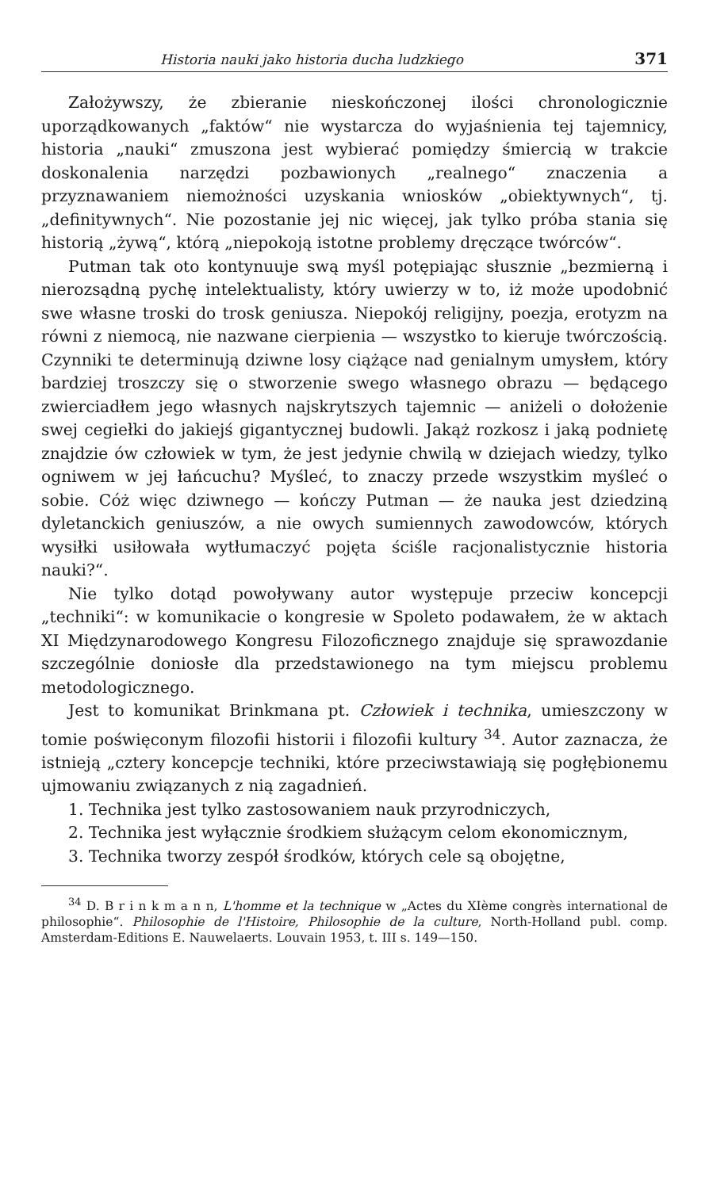Historia nauki jako historia ducha ludzkiego 371
Założywszy, że zbieranie nieskończonej ilości chronologicznie uporządkowanych „faktów“ nie wystarcza do wyjaśnienia tej tajemnicy, historia „nauki“ zmuszona jest wybierać pomiędzy śmiercią w trakcie doskonalenia narzędzi pozbawionych „realnego“ znaczenia a przyznawaniem niemożności uzyskania wniosków „obiektywnych“, tj. „definitywnych“. Nie pozostanie jej nic więcej, jak tylko próba stania się historią „żywą“, którą „niepokoją istotne problemy dręczące twórców“.
Putman tak oto kontynuuje swą myśl potępiając słusznie „bezmierną i nierozsądną pychę intelektualisty, który uwierzy w to, iż może upodobnić swe własne troski do trosk geniusza. Niepokój religijny, poezja, erotyzm na równi z niemocą, nie nazwane cierpienia — wszystko to kieruje twórczością. Czynniki te determinują dziwne losy ciążące nad genialnym umysłem, który bardziej troszczy się o stworzenie swego własnego obrazu — będącego zwierciadłem jego własnych najskrytszych tajemnic — aniżeli o dołożenie swej cegiełki do jakiejś gigantycznej budowli. Jakąż rozkosz i jaką podnietę znajdzie ów człowiek w tym, że jest jedynie chwilą w dziejach wiedzy, tylko ogniwem w jej łańcuchu? Myśleć, to znaczy przede wszystkim myśleć o sobie. Cóż więc dziwnego — kończy Putman — że nauka jest dziedziną dyletanckich geniuszów, a nie owych sumiennych zawodowców, których wysiłki usiłowała wytłumaczyć pojęta ściśle racjonalistycznie historia nauki?“.
Nie tylko dotąd powoływany autor występuje przeciw koncepcji „techniki“: w komunikacie o kongresie w Spoleto podawałem, że w aktach XI Międzynarodowego Kongresu Filozoficznego znajduje się sprawozdanie szczególnie doniosłe dla przedstawionego na tym miejscu problemu metodologicznego.
Jest to komunikat Brinkmana pt. Człowiek i technika, umieszczony w tomie poświęconym filozofii historii i filozofii kultury <sup>34</sup>. Autor zaznacza, że istnieją „cztery koncepcje techniki, które przeciwstawiają się pogłębionemu ujmowaniu związanych z nią zagadnień.
1. Technika jest tylko zastosowaniem nauk przyrodniczych,
2. Technika jest wyłącznie środkiem służącym celom ekonomicznym,
3. Technika tworzy zespół środków, których cele są obojętne,
<sup>34</sup> D. B r i n k m a n n, L'homme et la technique w „Actes du XIème congrès international de philosophie“. Philosophie de l'Histoire, Philosophie de la culture, North-Holland publ. comp. Amsterdam-Editions E. Nauwelaerts. Louvain 1953, t. III s. 149—150.